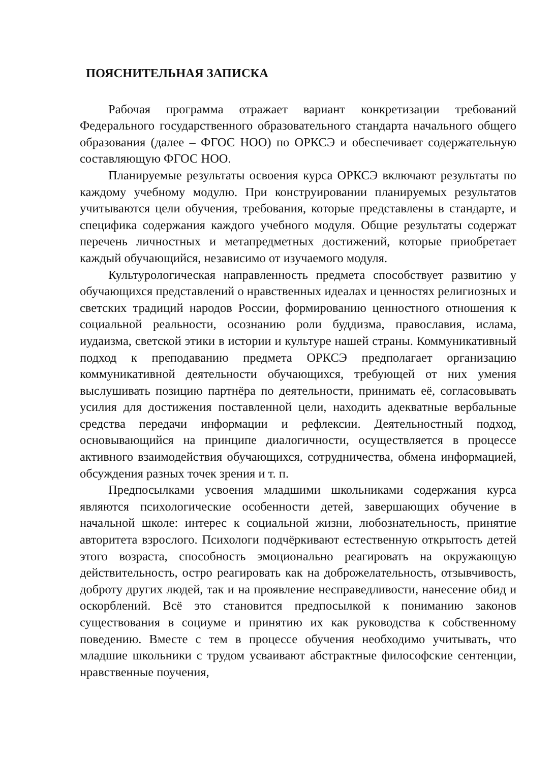ПОЯСНИТЕЛЬНАЯ ЗАПИСКА
Рабочая программа отражает вариант конкретизации требований Федерального государственного образовательного стандарта начального общего образования (далее – ФГОС НОО) по ОРКСЭ и обеспечивает содержательную составляющую ФГОС НОО.
Планируемые результаты освоения курса ОРКСЭ включают результаты по каждому учебному модулю. При конструировании планируемых результатов учитываются цели обучения, требования, которые представлены в стандарте, и специфика содержания каждого учебного модуля. Общие результаты содержат перечень личностных и метапредметных достижений, которые приобретает каждый обучающийся, независимо от изучаемого модуля.
Культурологическая направленность предмета способствует развитию у обучающихся представлений о нравственных идеалах и ценностях религиозных и светских традиций народов России, формированию ценностного отношения к социальной реальности, осознанию роли буддизма, православия, ислама, иудаизма, светской этики в истории и культуре нашей страны. Коммуникативный подход к преподаванию предмета ОРКСЭ предполагает организацию коммуникативной деятельности обучающихся, требующей от них умения выслушивать позицию партнёра по деятельности, принимать её, согласовывать усилия для достижения поставленной цели, находить адекватные вербальные средства передачи информации и рефлексии. Деятельностный подход, основывающийся на принципе диалогичности, осуществляется в процессе активного взаимодействия обучающихся, сотрудничества, обмена информацией, обсуждения разных точек зрения и т. п.
Предпосылками усвоения младшими школьниками содержания курса являются психологические особенности детей, завершающих обучение в начальной школе: интерес к социальной жизни, любознательность, принятие авторитета взрослого. Психологи подчёркивают естественную открытость детей этого возраста, способность эмоционально реагировать на окружающую действительность, остро реагировать как на доброжелательность, отзывчивость, доброту других людей, так и на проявление несправедливости, нанесение обид и оскорблений. Всё это становится предпосылкой к пониманию законов существования в социуме и принятию их как руководства к собственному поведению. Вместе с тем в процессе обучения необходимо учитывать, что младшие школьники с трудом усваивают абстрактные философские сентенции, нравственные поучения,